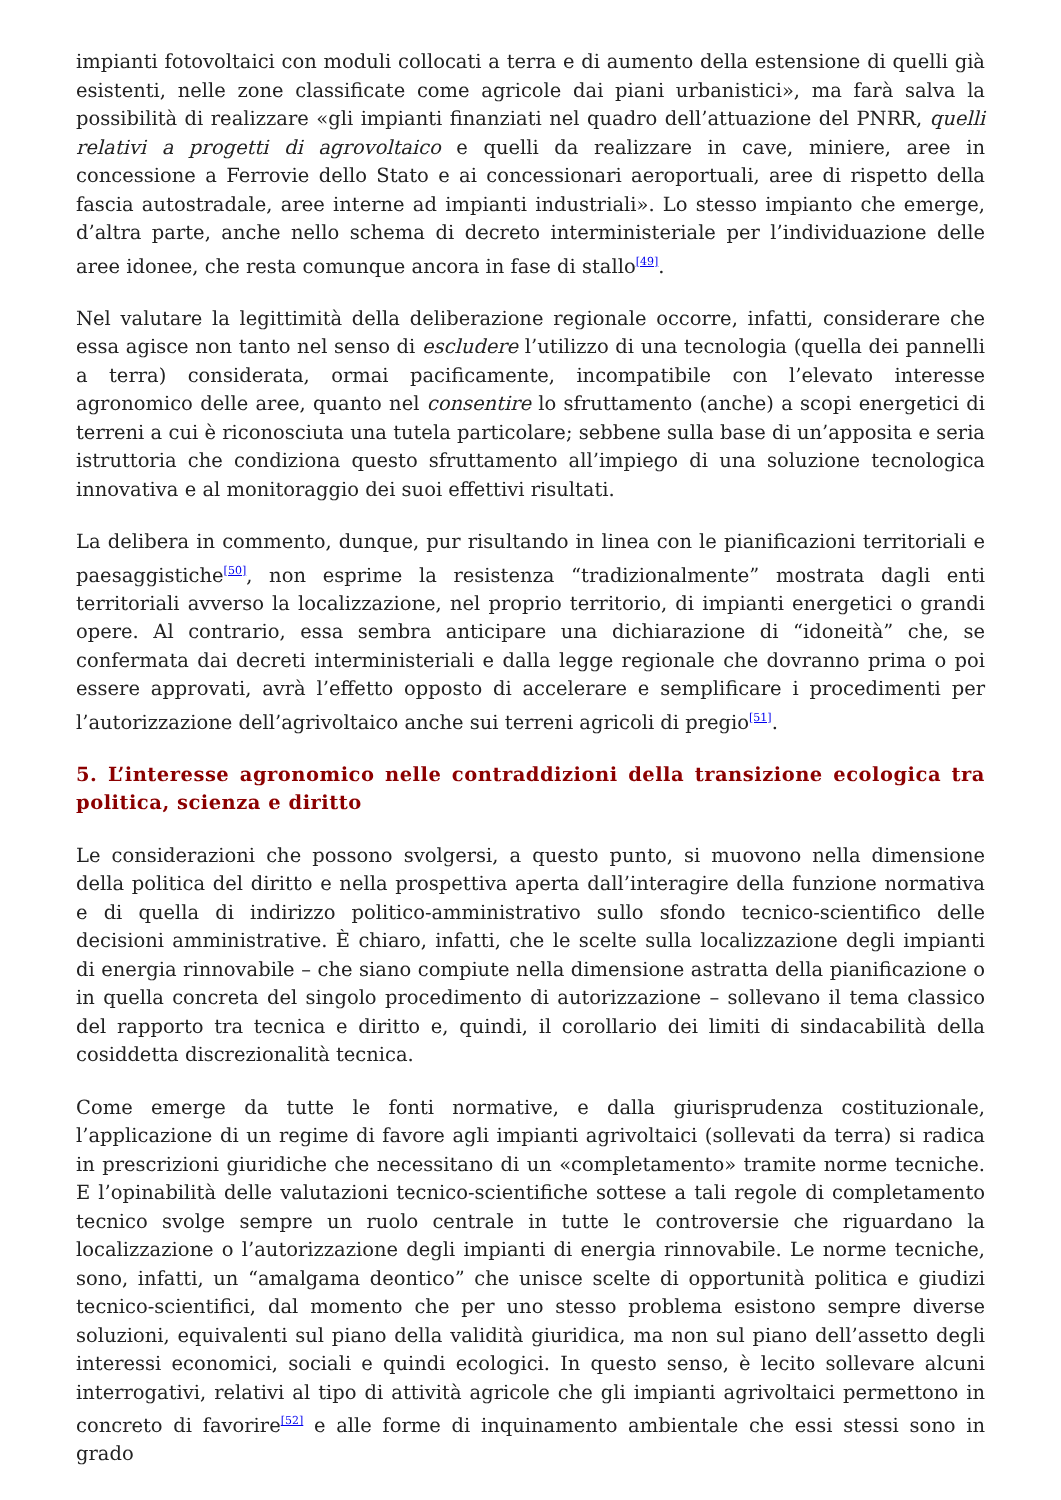impianti fotovoltaici con moduli collocati a terra e di aumento della estensione di quelli già esistenti, nelle zone classificate come agricole dai piani urbanistici», ma farà salva la possibilità di realizzare «gli impianti finanziati nel quadro dell’attuazione del PNRR, quelli relativi a progetti di agrovoltaico e quelli da realizzare in cave, miniere, aree in concessione a Ferrovie dello Stato e ai concessionari aeroportuali, aree di rispetto della fascia autostradale, aree interne ad impianti industriali». Lo stesso impianto che emerge, d’altra parte, anche nello schema di decreto interministeriale per l’individuazione delle aree idonee, che resta comunque ancora in fase di stallo<sup>[49]</sup>.
Nel valutare la legittimità della deliberazione regionale occorre, infatti, considerare che essa agisce non tanto nel senso di escludere l’utilizzo di una tecnologia (quella dei pannelli a terra) considerata, ormai pacificamente, incompatibile con l’elevato interesse agronomico delle aree, quanto nel consentire lo sfruttamento (anche) a scopi energetici di terreni a cui è riconosciuta una tutela particolare; sebbene sulla base di un’apposita e seria istruttoria che condiziona questo sfruttamento all’impiego di una soluzione tecnologica innovativa e al monitoraggio dei suoi effettivi risultati.
La delibera in commento, dunque, pur risultando in linea con le pianificazioni territoriali e paesaggistiche<sup>[50]</sup>, non esprime la resistenza “tradizionalmente” mostrata dagli enti territoriali avverso la localizzazione, nel proprio territorio, di impianti energetici o grandi opere. Al contrario, essa sembra anticipare una dichiarazione di “idoneità” che, se confermata dai decreti interministeriali e dalla legge regionale che dovranno prima o poi essere approvati, avrà l’effetto opposto di accelerare e semplificare i procedimenti per l’autorizzazione dell’agrivoltaico anche sui terreni agricoli di pregio<sup>[51]</sup>.
5. L’interesse agronomico nelle contraddizioni della transizione ecologica tra politica, scienza e diritto
Le considerazioni che possono svolgersi, a questo punto, si muovono nella dimensione della politica del diritto e nella prospettiva aperta dall’interagire della funzione normativa e di quella di indirizzo politico-amministrativo sullo sfondo tecnico-scientifico delle decisioni amministrative. È chiaro, infatti, che le scelte sulla localizzazione degli impianti di energia rinnovabile – che siano compiute nella dimensione astratta della pianificazione o in quella concreta del singolo procedimento di autorizzazione – sollevano il tema classico del rapporto tra tecnica e diritto e, quindi, il corollario dei limiti di sindacabilità della cosiddetta discrezionalità tecnica.
Come emerge da tutte le fonti normative, e dalla giurisprudenza costituzionale, l’applicazione di un regime di favore agli impianti agrivoltaici (sollevati da terra) si radica in prescrizioni giuridiche che necessitano di un «completamento» tramite norme tecniche. E l’opinabilità delle valutazioni tecnico-scientifiche sottese a tali regole di completamento tecnico svolge sempre un ruolo centrale in tutte le controversie che riguardano la localizzazione o l’autorizzazione degli impianti di energia rinnovabile. Le norme tecniche, sono, infatti, un “amalgama deontico” che unisce scelte di opportunità politica e giudizi tecnico-scientifici, dal momento che per uno stesso problema esistono sempre diverse soluzioni, equivalenti sul piano della validità giuridica, ma non sul piano dell’assetto degli interessi economici, sociali e quindi ecologici. In questo senso, è lecito sollevare alcuni interrogativi, relativi al tipo di attività agricole che gli impianti agrivoltaici permettono in concreto di favorire<sup>[52]</sup> e alle forme di inquinamento ambientale che essi stessi sono in grado